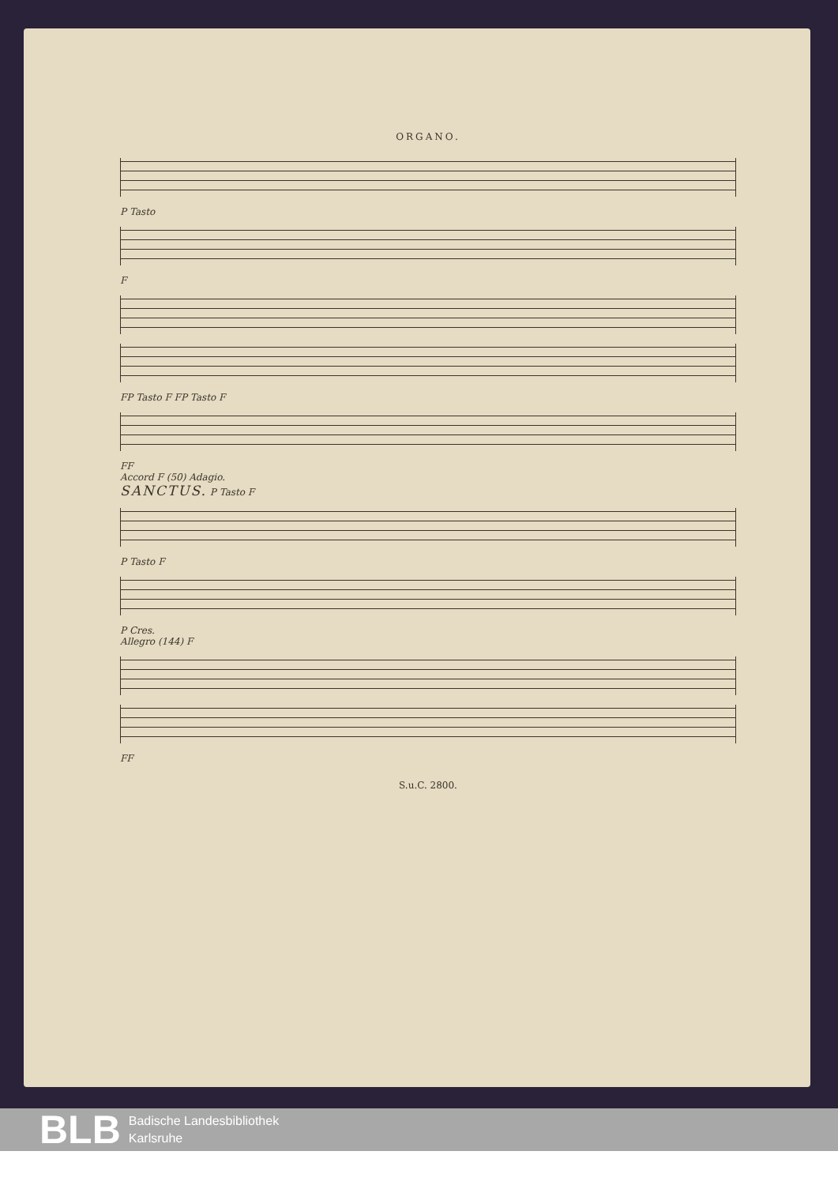ORGANO.
P Tasto
F
FP Tasto F FP Tasto F
FF
Accord F (50) Adagio.
SANCTUS. P Tasto F
P Tasto F
P Cres.
Allegro (144) F
FF
S.u.C. 2800.
BLB
Badische Landesbibliothek
Karlsruhe